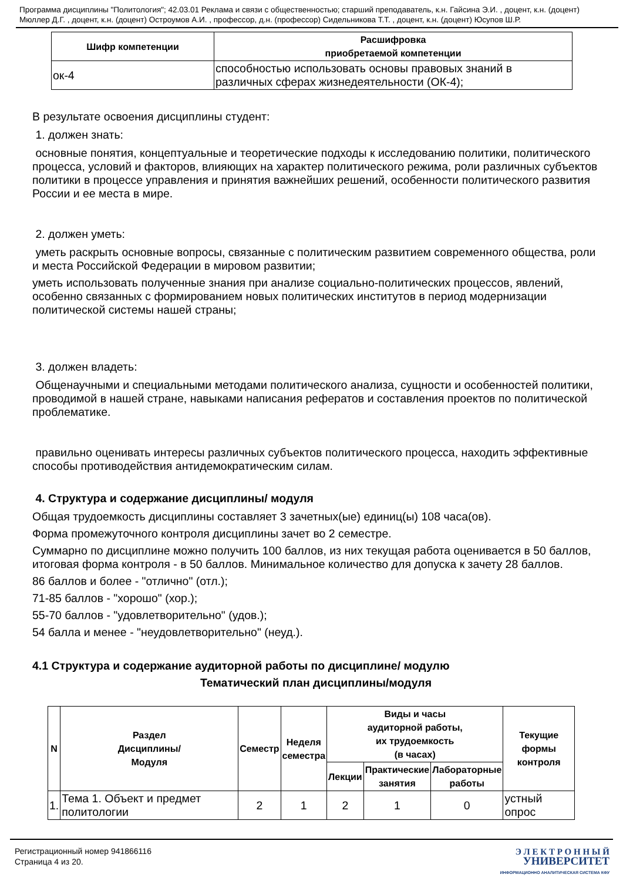Программа дисциплины "Политология"; 42.03.01 Реклама и связи с общественностью; старший преподаватель, к.н. Гайсина Э.И. , доцент, к.н. (доцент) Мюллер Д.Г. , доцент, к.н. (доцент) Остроумов А.И. , профессор, д.н. (профессор) Сидельникова Т.Т. , доцент, к.н. (доцент) Юсупов Ш.Р.
| Шифр компетенции | Расшифровка приобретаемой компетенции |
| --- | --- |
| ок-4 | способностью использовать основы правовых знаний в различных сферах жизнедеятельности (ОК-4); |
В результате освоения дисциплины студент:
1. должен знать:
основные понятия, концептуальные и теоретические подходы к исследованию политики, политического процесса, условий и факторов, влияющих на характер политического режима, роли различных субъектов политики в процессе управления и принятия важнейших решений, особенности политического развития России и ее места в мире.
2. должен уметь:
уметь раскрыть основные вопросы, связанные с политическим развитием современного общества, роли и места Российской Федерации в мировом развитии;
уметь использовать полученные знания при анализе социально-политических процессов, явлений, особенно связанных с формированием новых политических институтов в период модернизации политической системы нашей страны;
3. должен владеть:
Общенаучными и специальными методами политического анализа, сущности и особенностей политики, проводимой в нашей стране, навыками написания рефератов и составления проектов по политической проблематике.
правильно оценивать интересы различных субъектов политического процесса, находить эффективные способы противодействия антидемократическим силам.
4. Структура и содержание дисциплины/ модуля
Общая трудоемкость дисциплины составляет 3 зачетных(ые) единиц(ы) 108 часа(ов).
Форма промежуточного контроля дисциплины зачет во 2 семестре.
Суммарно по дисциплине можно получить 100 баллов, из них текущая работа оценивается в 50 баллов, итоговая форма контроля - в 50 баллов. Минимальное количество для допуска к зачету 28 баллов.
86 баллов и более - "отлично" (отл.);
71-85 баллов - "хорошо" (хор.);
55-70 баллов - "удовлетворительно" (удов.);
54 балла и менее - "неудовлетворительно" (неуд.).
4.1 Структура и содержание аудиторной работы по дисциплине/ модулю
Тематический план дисциплины/модуля
| N | Раздел Дисциплины/ Модуля | Семестр | Неделя семестра | Виды и часы аудиторной работы, их трудоемкость (в часах) | | | Текущие формы контроля |
| --- | --- | --- | --- | --- | --- | --- | --- |
| | | | | Лекции | Практические занятия | Лабораторные работы | |
| 1. | Тема 1. Объект и предмет политологии | 2 | 1 | 2 | 1 | 0 | устный опрос |
Регистрационный номер 941866116
Страница 4 из 20.
Э Л Е К Т Р О Н Н Ы Й
УНИВЕРСИТЕТ
ИНФОРМАЦИОННО АНАЛИТИЧЕСКАЯ СИСТЕМА КФУ